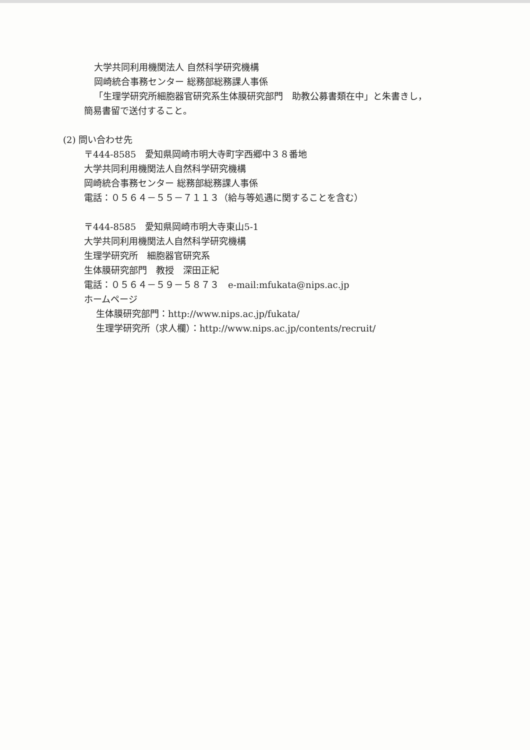大学共同利用機関法人 自然科学研究機構
岡崎統合事務センター 総務部総務課人事係
「生理学研究所細胞器官研究系生体膜研究部門　助教公募書類在中」と朱書きし，
簡易書留で送付すること。
(2) 問い合わせ先
〒444-8585　愛知県岡崎市明大寺町字西郷中３８番地
大学共同利用機関法人自然科学研究機構
岡崎統合事務センター 総務部総務課人事係
電話：０５６４－５５－７１１３（給与等処遇に関することを含む）
〒444-8585　愛知県岡崎市明大寺東山5-1
大学共同利用機関法人自然科学研究機構
生理学研究所　細胞器官研究系
生体膜研究部門　教授　深田正紀
電話：０５６４－５９－５８７３　e-mail:mfukata@nips.ac.jp
ホームページ
生体膜研究部門：http://www.nips.ac.jp/fukata/
生理学研究所（求人欄）：http://www.nips.ac.jp/contents/recruit/